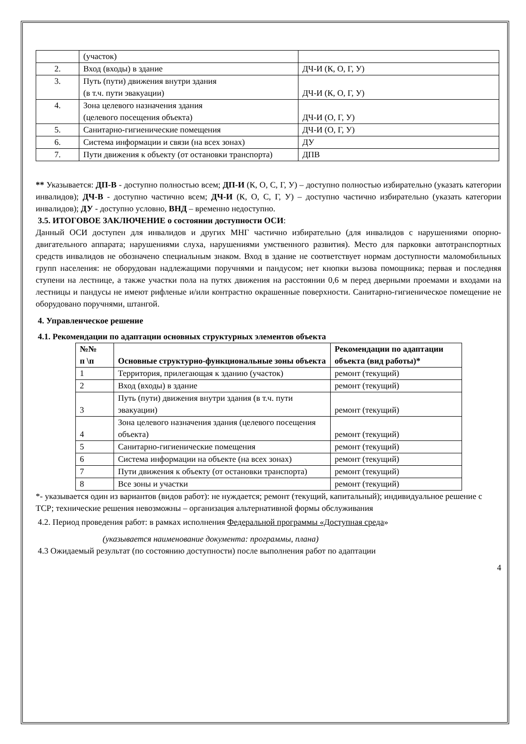| | (участок) | |
| 2. | Вход (входы) в здание | ДЧ-И (К, О, Г, У) |
| 3. | Путь (пути) движения внутри здания (в т.ч. пути эвакуации) | ДЧ-И (К, О, Г, У) |
| 4. | Зона целевого назначения здания (целевого посещения объекта) | ДЧ-И (О, Г, У) |
| 5. | Санитарно-гигиенические помещения | ДЧ-И (О, Г, У) |
| 6. | Система информации и связи (на всех зонах) | ДУ |
| 7. | Пути движения к объекту (от остановки транспорта) | ДПВ |
** Указывается: ДП-В - доступно полностью всем; ДП-И (К, О, С, Г, У) – доступно полностью избирательно (указать категории инвалидов); ДЧ-В - доступно частично всем; ДЧ-И (К, О, С, Г, У) – доступно частично избирательно (указать категории инвалидов); ДУ - доступно условно, ВНД – временно недоступно.
3.5. ИТОГОВОЕ ЗАКЛЮЧЕНИЕ о состоянии доступности ОСИ:
Данный ОСИ доступен для инвалидов и других МНГ частично избирательно (для инвалидов с нарушениями опорно-двигательного аппарата; нарушениями слуха, нарушениями умственного развития). Место для парковки автотранспортных средств инвалидов не обозначено специальным знаком. Вход в здание не соответствует нормам доступности маломобильных групп населения: не оборудован надлежащими поручнями и пандусом; нет кнопки вызова помощника; первая и последняя ступени на лестнице, а также участки пола на путях движения на расстоянии 0,6 м перед дверными проемами и входами на лестницы и пандусы не имеют рифленые и/или контрастно окрашенные поверхности. Санитарно-гигиеническое помещение не оборудовано поручнями, штангой.
4. Управленческое решение
4.1. Рекомендации по адаптации основных структурных элементов объекта
| №№ п \п | Основные структурно-функциональные зоны объекта | Рекомендации по адаптации объекта (вид работы)* |
| --- | --- | --- |
| 1 | Территория, прилегающая к зданию (участок) | ремонт (текущий) |
| 2 | Вход (входы) в здание | ремонт (текущий) |
| 3 | Путь (пути) движения внутри здания (в т.ч. пути эвакуации) | ремонт (текущий) |
| 4 | Зона целевого назначения здания (целевого посещения объекта) | ремонт (текущий) |
| 5 | Санитарно-гигиенические помещения | ремонт (текущий) |
| 6 | Система информации на объекте (на всех зонах) | ремонт (текущий) |
| 7 | Пути движения к объекту (от остановки транспорта) | ремонт (текущий) |
| 8 | Все зоны и участки | ремонт (текущий) |
*- указывается один из вариантов (видов работ): не нуждается; ремонт (текущий, капитальный); индивидуальное решение с ТСР; технические решения невозможны – организация альтернативной формы обслуживания
4.2. Период проведения работ: в рамках исполнения Федеральной программы «Доступная среда»
(указывается наименование документа: программы, плана)
4.3 Ожидаемый результат (по состоянию доступности) после выполнения работ по адаптации
4